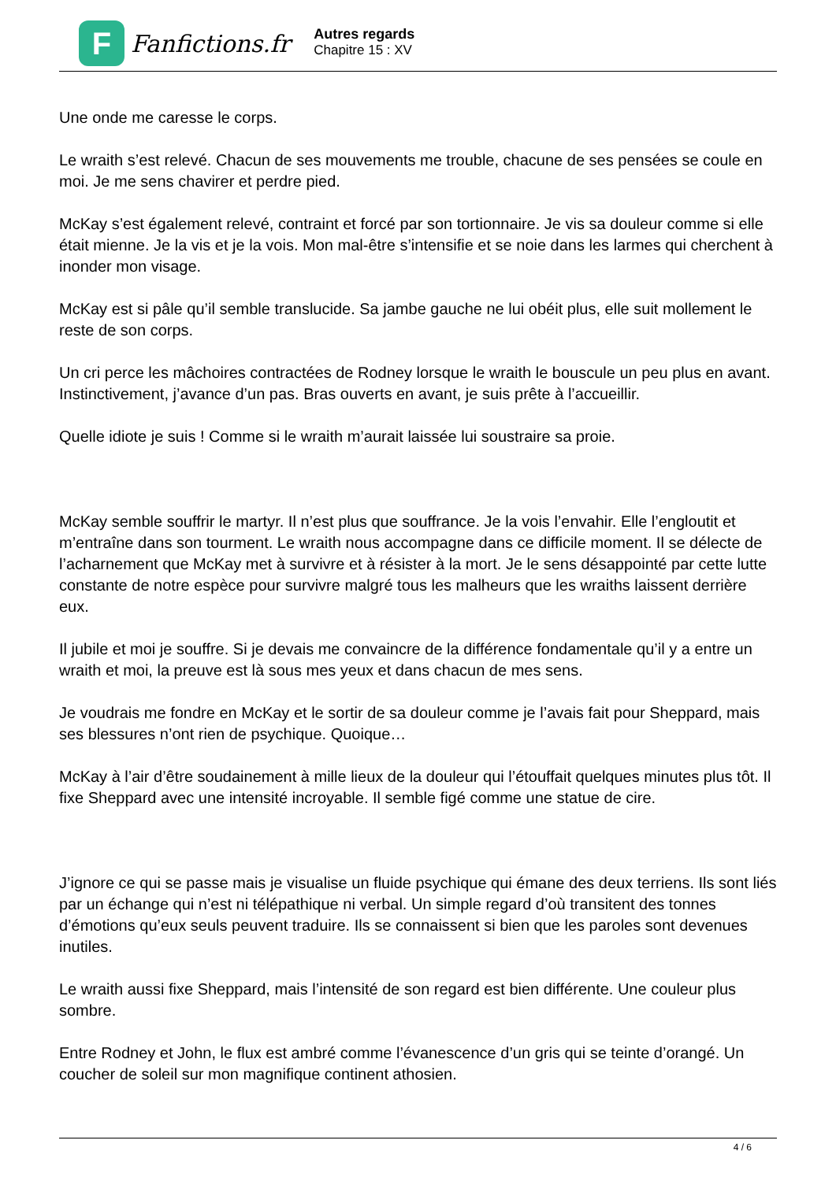F
Fanfictions.fr
Autres regards
Chapitre 15 : XV
Une onde me caresse le corps.
Le wraith s’est relevé. Chacun de ses mouvements me trouble, chacune de ses pensées se coule en moi. Je me sens chavirer et perdre pied.
McKay s’est également relevé, contraint et forcé par son tortionnaire. Je vis sa douleur comme si elle était mienne. Je la vis et je la vois. Mon mal-être s’intensifie et se noie dans les larmes qui cherchent à inonder mon visage.
McKay est si pâle qu’il semble translucide. Sa jambe gauche ne lui obéit plus, elle suit mollement le reste de son corps.
Un cri perce les mâchoires contractées de Rodney lorsque le wraith le bouscule un peu plus en avant. Instinctivement, j’avance d’un pas. Bras ouverts en avant, je suis prête à l’accueillir.
Quelle idiote je suis ! Comme si le wraith m’aurait laissée lui soustraire sa proie.
McKay semble souffrir le martyr. Il n’est plus que souffrance. Je la vois l’envahir. Elle l’engloutit et m’entraîne dans son tourment. Le wraith nous accompagne dans ce difficile moment. Il se délecte de l’acharnement que McKay met à survivre et à résister à la mort. Je le sens désappointé par cette lutte constante de notre espèce pour survivre malgré tous les malheurs que les wraiths laissent derrière eux.
Il jubile et moi je souffre. Si je devais me convaincre de la différence fondamentale qu’il y a entre un wraith et moi, la preuve est là sous mes yeux et dans chacun de mes sens.
Je voudrais me fondre en McKay et le sortir de sa douleur comme je l’avais fait pour Sheppard, mais ses blessures n’ont rien de psychique. Quoique…
McKay à l’air d’être soudainement à mille lieux de la douleur qui l’étouffait quelques minutes plus tôt. Il fixe Sheppard avec une intensité incroyable. Il semble figé comme une statue de cire.
J’ignore ce qui se passe mais je visualise un fluide psychique qui émane des deux terriens. Ils sont liés par un échange qui n’est ni télépathique ni verbal. Un simple regard d’où transitent des tonnes d’émotions qu’eux seuls peuvent traduire. Ils se connaissent si bien que les paroles sont devenues inutiles.
Le wraith aussi fixe Sheppard, mais l’intensité de son regard est bien différente. Une couleur plus sombre.
Entre Rodney et John, le flux est ambré comme l’évanescence d’un gris qui se teinte d’orangé. Un coucher de soleil sur mon magnifique continent athosien.
4 / 6